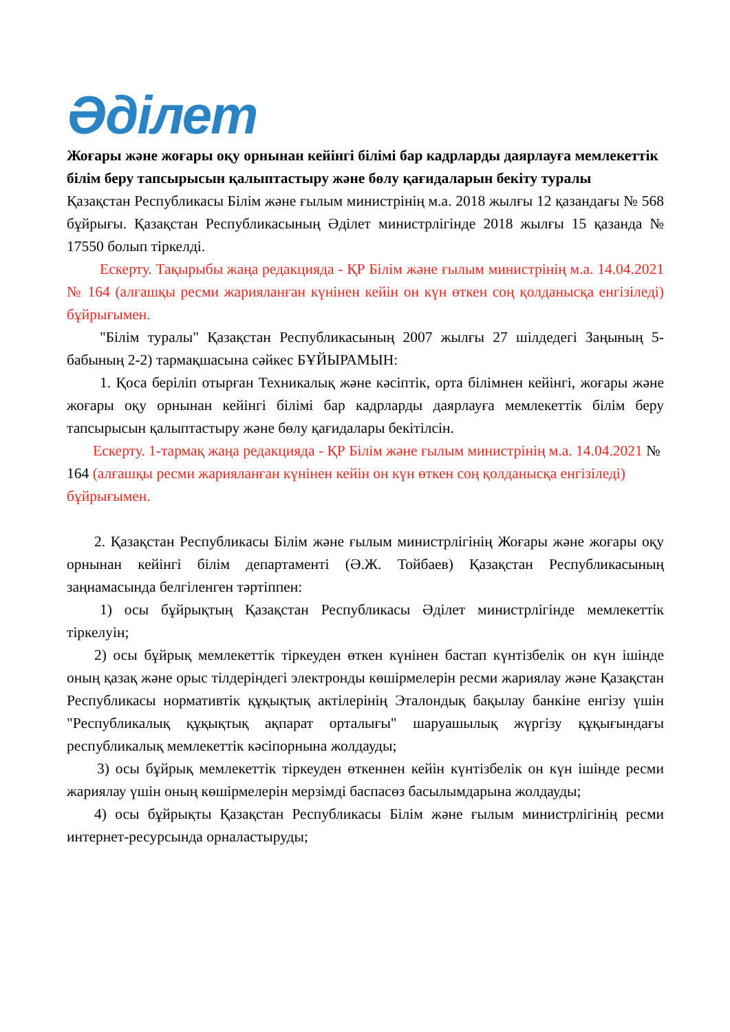Әділет
Жоғары және жоғары оқу орнынан кейінгі білімі бар кадрларды даярлауға мемлекеттік білім беру тапсырысын қалыптастыру және бөлу қағидаларын бекіту туралы
Қазақстан Республикасы Білім және ғылым министрінің м.а. 2018 жылғы 12 қазандағы № 568 бұйрығы. Қазақстан Республикасының Әділет министрлігінде 2018 жылғы 15 қазанда № 17550 болып тіркелді.
Ескерту. Тақырыбы жаңа редакцияда - ҚР Білім және ғылым министрінің м.а. 14.04.2021 № 164 (алғашқы ресми жарияланған күнінен кейін он күн өткен соң қолданысқа енгізіледі) бұйрығымен.
"Білім туралы" Қазақстан Республикасының 2007 жылғы 27 шілдедегі Заңының 5-бабының 2-2) тармақшасына сәйкес БҰЙЫРАМЫН:
1. Қоса беріліп отырған Техникалық және кәсіптік, орта білімнен кейінгі, жоғары және жоғары оқу орнынан кейінгі білімі бар кадрларды даярлауға мемлекеттік білім беру тапсырысын қалыптастыру және бөлу қағидалары бекітілсін.
Ескерту. 1-тармақ жаңа редакцияда - ҚР Білім және ғылым министрінің м.а. 14.04.2021 № 164 (алғашқы ресми жарияланған күнінен кейін он күн өткен соң қолданысқа енгізіледі) бұйрығымен.
2. Қазақстан Республикасы Білім және ғылым министрлігінің Жоғары және жоғары оқу орнынан кейінгі білім департаменті (Ә.Ж. Тойбаев) Қазақстан Республикасының заңнамасында белгіленген тәртіппен:
1) осы бұйрықтың Қазақстан Республикасы Әділет министрлігінде мемлекеттік тіркелуін;
2) осы бұйрық мемлекеттік тіркеуден өткен күнінен бастап күнтізбелік он күн ішінде оның қазақ және орыс тілдеріндегі электронды көшірмелерін ресми жариялау және Қазақстан Республикасы нормативтік құқықтық актілерінің Эталондық бақылау банкіне енгізу үшін "Республикалық құқықтық ақпарат орталығы" шаруашылық жүргізу құқығындағы республикалық мемлекеттік кәсіпорнына жолдауды;
3) осы бұйрық мемлекеттік тіркеуден өткеннен кейін күнтізбелік он күн ішінде ресми жариялау үшін оның көшірмелерін мерзімді баспасөз басылымдарына жолдауды;
4) осы бұйрықты Қазақстан Республикасы Білім және ғылым министрлігінің ресми интернет-ресурсында орналастыруды;